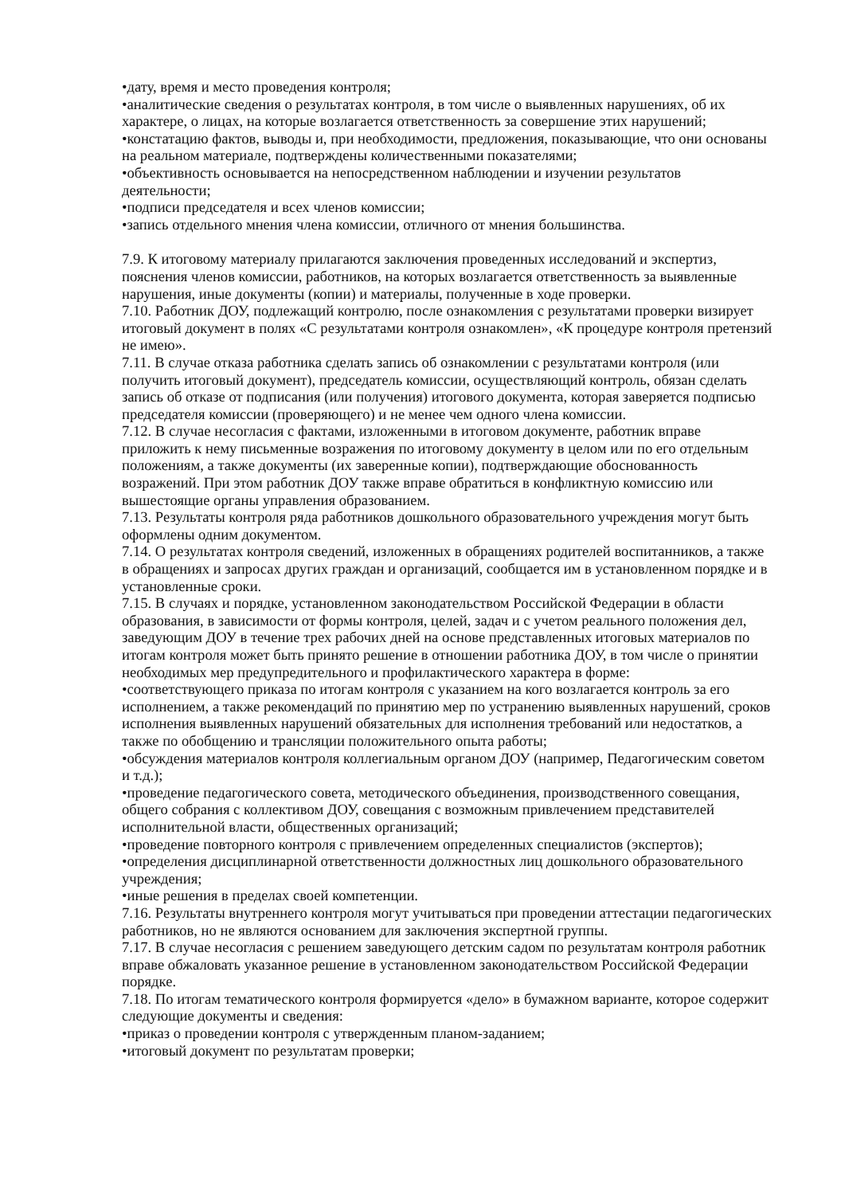•дату, время и место проведения контроля;
•аналитические сведения о результатах контроля, в том числе о выявленных нарушениях, об их характере, о лицах, на которые возлагается ответственность за совершение этих нарушений;
•констатацию фактов, выводы и, при необходимости, предложения, показывающие, что они основаны на реальном материале, подтверждены количественными показателями;
•объективность основывается на непосредственном наблюдении и изучении результатов деятельности;
•подписи председателя и всех членов комиссии;
•запись отдельного мнения члена комиссии, отличного от мнения большинства.
7.9. К итоговому материалу прилагаются заключения проведенных исследований и экспертиз, пояснения членов комиссии, работников, на которых возлагается ответственность за выявленные нарушения, иные документы (копии) и материалы, полученные в ходе проверки.
7.10. Работник ДОУ, подлежащий контролю, после ознакомления с результатами проверки визирует итоговый документ в полях «С результатами контроля ознакомлен», «К процедуре контроля претензий не имею».
7.11. В случае отказа работника сделать запись об ознакомлении с результатами контроля (или получить итоговый документ), председатель комиссии, осуществляющий контроль, обязан сделать запись об отказе от подписания (или получения) итогового документа, которая заверяется подписью председателя комиссии (проверяющего) и не менее чем одного члена комиссии.
7.12. В случае несогласия с фактами, изложенными в итоговом документе, работник вправе приложить к нему письменные возражения по итоговому документу в целом или по его отдельным положениям, а также документы (их заверенные копии), подтверждающие обоснованность возражений. При этом работник ДОУ также вправе обратиться в конфликтную комиссию или вышестоящие органы управления образованием.
7.13. Результаты контроля ряда работников дошкольного образовательного учреждения могут быть оформлены одним документом.
7.14. О результатах контроля сведений, изложенных в обращениях родителей воспитанников, а также в обращениях и запросах других граждан и организаций, сообщается им в установленном порядке и в установленные сроки.
7.15. В случаях и порядке, установленном законодательством Российской Федерации в области образования, в зависимости от формы контроля, целей, задач и с учетом реального положения дел, заведующим ДОУ в течение трех рабочих дней на основе представленных итоговых материалов по итогам контроля может быть принято решение в отношении работника ДОУ, в том числе о принятии необходимых мер предупредительного и профилактического характера в форме:
•соответствующего приказа по итогам контроля с указанием на кого возлагается контроль за его исполнением, а также рекомендаций по принятию мер по устранению выявленных нарушений, сроков исполнения выявленных нарушений обязательных для исполнения требований или недостатков, а также по обобщению и трансляции положительного опыта работы;
•обсуждения материалов контроля коллегиальным органом ДОУ (например, Педагогическим советом и т.д.);
•проведение педагогического совета, методического объединения, производственного совещания, общего собрания с коллективом ДОУ, совещания с возможным привлечением представителей исполнительной власти, общественных организаций;
•проведение повторного контроля с привлечением определенных специалистов (экспертов);
•определения дисциплинарной ответственности должностных лиц дошкольного образовательного учреждения;
•иные решения в пределах своей компетенции.
7.16. Результаты внутреннего контроля могут учитываться при проведении аттестации педагогических работников, но не являются основанием для заключения экспертной группы.
7.17. В случае несогласия с решением заведующего детским садом по результатам контроля работник вправе обжаловать указанное решение в установленном законодательством Российской Федерации порядке.
7.18. По итогам тематического контроля формируется «дело» в бумажном варианте, которое содержит следующие документы и сведения:
•приказ о проведении контроля с утвержденным планом-заданием;
•итоговый документ по результатам проверки;